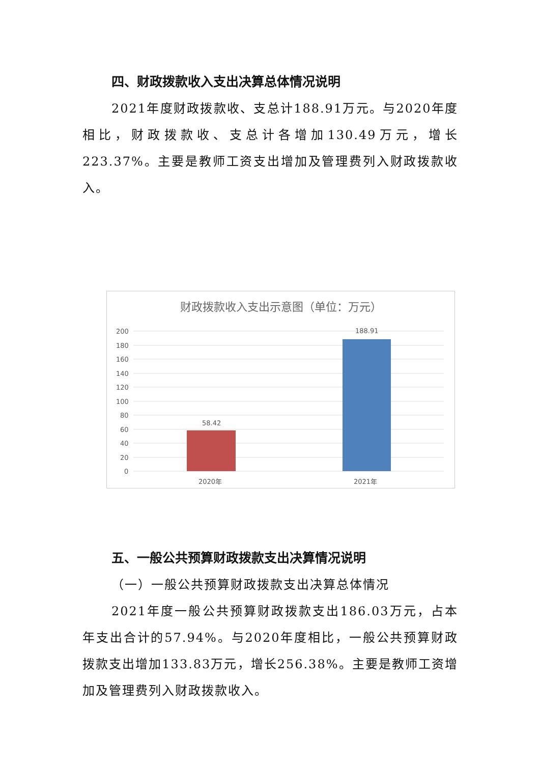四、财政拨款收入支出决算总体情况说明
2021年度财政拨款收、支总计188.91万元。与2020年度相比，财政拨款收、支总计各增加130.49万元，增长223.37%。主要是教师工资支出增加及管理费列入财政拨款收入。
财政拨款收入支出示意图（单位：万元）
200
180
160
140
120
100
80
60
40
20
0
58.42
188.91
2020年
2021年
五、一般公共预算财政拨款支出决算情况说明
（一）一般公共预算财政拨款支出决算总体情况
2021年度一般公共预算财政拨款支出186.03万元，占本年支出合计的57.94%。与2020年度相比，一般公共预算财政拨款支出增加133.83万元，增长256.38%。主要是教师工资增加及管理费列入财政拨款收入。